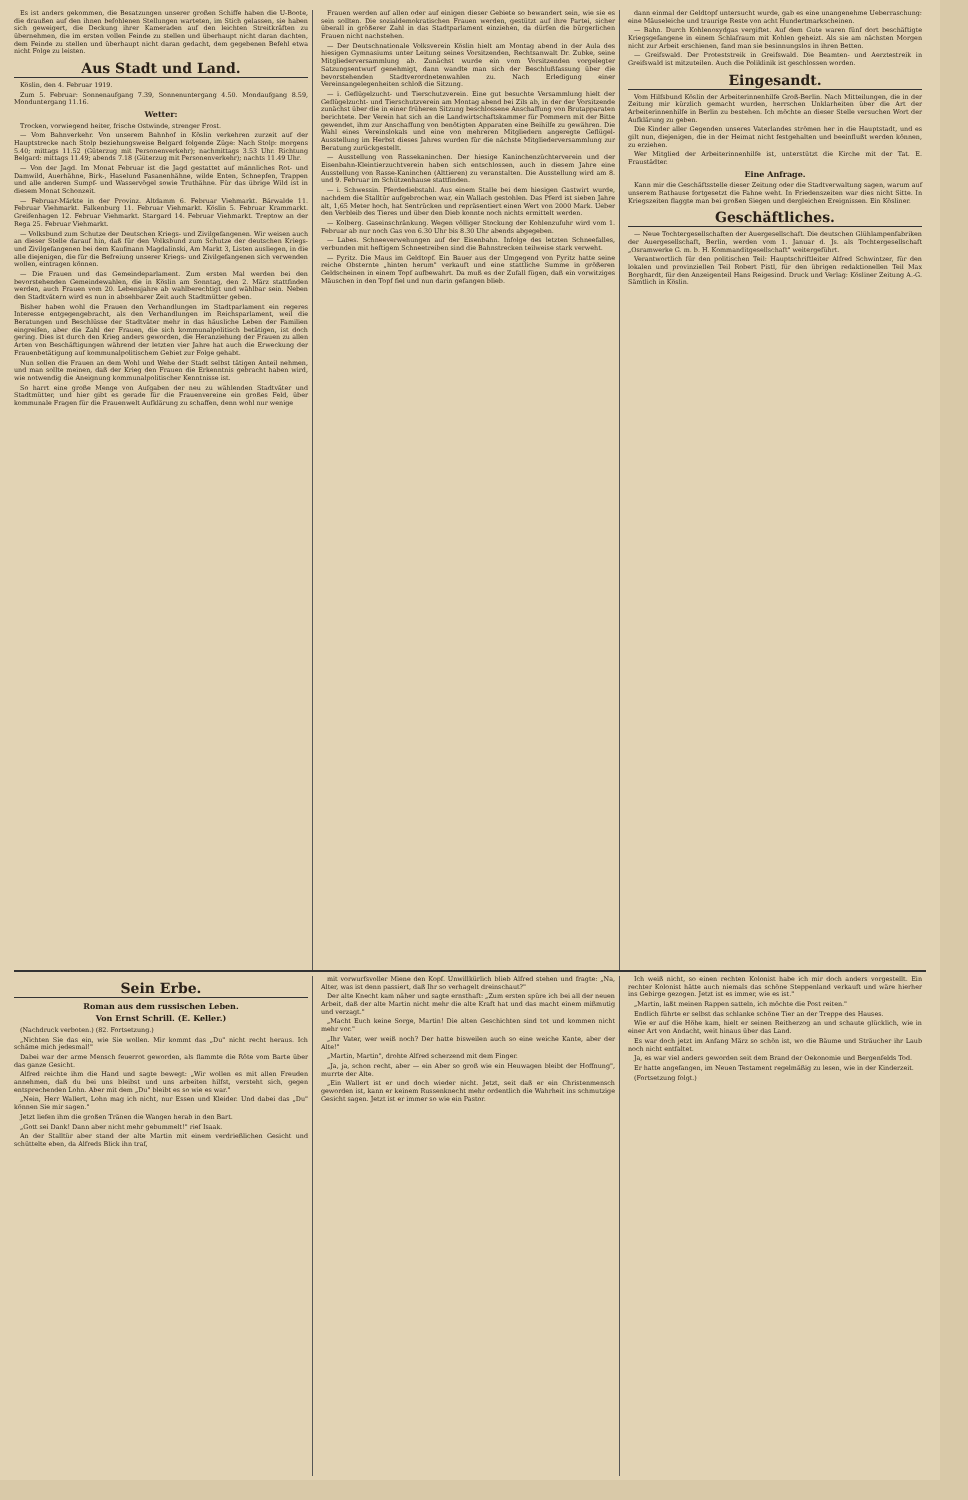Es ist anders gekommen, die Besatzungen unserer großen Schiffe haben die U-Boote, die draußen auf den ihnen befohlenen Stellungen warteten, im Stich gelassen, sie haben sich geweigert, die Deckung ihrer Kameraden auf den leichten Streitkräften zu übernehmen, die im ersten vollen Feinde zu stellen und überhaupt nicht daran dachten, dem Feinde zu stellen und überhaupt nicht daran gedacht, dem gegebenen Befehl etwa nicht Folge zu leisten.
Aus Stadt und Land.
Köslin, den 4. Februar 1919.
Zum 5. Februar: Sonnenaufgang 7.39, Sonnenuntergang 4.50. Mondaufgang 8.59, Monduntergang 11.16.
Wetter:
Trocken, vorwiegend heiter, frische Ostwinde, strenger Frost.
— Vom Bahnverkehr. Von unserem Bahnhof in Köslin verkehren zurzeit auf der Hauptstrecke nach Stolp beziehungsweise Belgard folgende Züge: Nach Stolp: morgens 5.40; mittags 11.52 (Güterzug mit Personenverkehr); nachmittags 3.53 Uhr. Richtung Belgard: mittags 11.49; abends 7.18 (Güterzug mit Personenverkehr); nachts 11.49 Uhr.
— Von der Jagd. Im Monat Februar ist die Jagd gestattet auf männliches Rot- und Damwild, Auerhähne, Birk-, Haselund Fasanenhähne, wilde Enten, Schnepfen, Trappen und alle anderen Sumpf- und Wasservögel sowie Truthähne. Für das übrige Wild ist in diesem Monat Schonzeit.
— Februar-Märkte in der Provinz. Altdamm 6. Februar Viehmarkt. Bärwalde 11. Februar Viehmarkt. Falkenburg 11. Februar Viehmarkt. Köslin 5. Februar Kram­markt. Greifenhagen 12. Februar Viehmarkt. Stargard 14. Februar Viehmarkt. Treptow an der Rega 25. Februar Viehmarkt.
— Volksbund zum Schutze der Deutschen Kriegs- und Zivilgefangenen. Wir weisen auch an dieser Stelle darauf hin, daß für den Volksbund zum Schutze der deutschen Kriegs- und Zivilgefangenen bei dem Kaufmann Magdalinski, Am Markt 3, Listen ausliegen, in die alle diejenigen, die für die Befreiung unserer Kriegs- und Zivilgefangenen sich verwenden wollen, eintragen können.
— Die Frauen und das Gemeindeparlament. Zum ersten Mal werden bei den bevorstehenden Gemeindewahlen, die in Köslin am Sonntag, den 2. März stattfinden werden, auch Frauen vom 20. Lebensjahre ab wahlberechtigt und wählbar sein. Neben den Stadtvätern wird es nun in absehbarer Zeit auch Stadtmütter geben.
Bisher haben wohl die Frauen den Verhandlungen im Stadtparlament ein regeres Interesse entgegengebracht, als den Verhandlungen im Reichsparlament, weil die Beratungen und Beschlüsse der Stadtväter mehr in das häusliche Leben der Familien eingreifen, aber die Zahl der Frauen, die sich kommunalpolitisch betätigen, ist doch gering. Dies ist durch den Krieg anders geworden, die Heranziehung der Frauen zu allen Arten von Beschäftigungen während der letzten vier Jahre hat auch die Erweckung der Frauenbetätigung auf kommunalpolitischem Gebiet zur Folge gehabt.
Nun sollen die Frauen an dem Wohl und Wehe der Stadt selbst tätigen Anteil nehmen, und man sollte meinen, daß der Krieg den Frauen die Erkenntnis gebracht haben wird, wie notwendig die Aneignung kommunalpolitischer Kenntnisse ist.
So harrt eine große Menge von Aufgaben der neu zu wählenden Stadtväter und Stadtmütter, und hier gibt es gerade für die Frauenvereine ein großes Feld, über kommunale Fragen für die Frauenwelt Aufklärung zu schaffen, denn wohl nur wenige
Frauen werden auf allen oder auf einigen dieser Gebiete so bewandert sein, wie sie es sein sollten. Die sozialdemokratischen Frauen werden, gestützt auf ihre Partei, sicher überall in größerer Zahl in das Stadtparlament einziehen, da dürfen die bürgerlichen Frauen nicht nachstehen.
— Der Deutschnationale Volksverein Köslin hielt am Montag abend in der Aula des hiesigen Gymnasiums unter Leitung seines Vorsitzenden, Rechtsanwalt Dr. Zubke, seine Mitgliederversammlung ab. Zunächst wurde ein vom Vorsitzenden vorgelegter Satzungsentwurf genehmigt, dann wandte man sich der Beschlußfassung über die bevorstehenden Stadtverordnetenwahlen zu. Nach Erledigung einer Vereinsangelegenheiten schloß die Sitzung.
— i. Geflügelzucht- und Tierschutzverein. Eine gut besuchte Versammlung hielt der Geflügelzucht- und Tierschutzverein am Montag abend bei Zils ab, in der der Vorsitzende zunächst über die in einer früheren Sitzung beschlossene Anschaffung von Brutapparaten berichtete. Der Verein hat sich an die Landwirtschaftskammer für Pommern mit der Bitte gewendet, ihm zur Anschaffung von benötigten Apparaten eine Beihilfe zu gewähren. Die Wahl eines Vereinslokals und eine von mehreren Mitgliedern angeregte Geflügel-Ausstellung im Herbst dieses Jahres wurden für die nächste Mitgliederversammlung zur Beratung zurückgestellt.
— Ausstellung von Rassekaninchen. Der hiesige Kaninchenzüchterverein und der Eisenbahn-Kleintierzuchtverein haben sich entschlossen, auch in diesem Jahre eine Ausstellung von Rasse-Kaninchen (Alttieren) zu veranstalten. Die Ausstellung wird am 8. und 9. Februar im Schützenhause stattfinden.
— i. Schwessin. Pferdediebstahl. Aus einem Stalle bei dem hiesigen Gastwirt wurde, nachdem die Stalltür aufgebrochen war, ein Wallach gestohlen. Das Pferd ist sieben Jahre alt, 1,65 Meter hoch, hat Sentrücken und repräsentiert einen Wert von 2000 Mark. Ueber den Verbleib des Tieres und über den Dieb konnte noch nichts ermittelt werden.
— Kolberg. Gaseinschränkung. Wegen völliger Stockung der Kohlenzufuhr wird vom 1. Februar ab nur noch Gas von 6.30 Uhr bis 8.30 Uhr abends abgegeben.
— Labes. Schneeverwehungen auf der Eisenbahn. Infolge des letzten Schneefalles, verbunden mit heftigem Schneetreiben sind die Bahnstrecken teilweise stark verweht.
— Pyritz. Die Maus im Geldtopf. Ein Bauer aus der Umgegend von Pyritz hatte seine reiche Obsternte „hinten herum" verkauft und eine stattliche Summe in größeren Geldscheinen in einem Topf aufbewahrt. Da muß es der Zufall fügen, daß ein vorwitziges Mäuschen in den Topf fiel und nun darin gefangen blieb.
dann einmal der Geldtopf untersucht wurde, gab es eine unangenehme Ueberraschung: eine Mäuseleiche und traurige Reste von acht Hundertmarkscheinen.
— Bahn. Durch Kohlenoxydgas vergiftet. Auf dem Gute waren fünf dort beschäftigte Kriegsgefangene in einem Schlafraum mit Kohlen geheizt. Als sie am nächsten Morgen nicht zur Arbeit erschienen, fand man sie besinnungslos in ihren Betten.
— Greifswald. Der Proteststreik in Greifswald. Die Beamten- und Aerztestreik in Greifswald ist mitzuteilen. Auch die Poliklinik ist geschlossen worden.
Eingesandt.
Vom Hilfsbund Köslin der Arbeiterinnenhilfe Groß-Berlin. Nach Mitteilungen, die in der Zeitung mir kürzlich gemacht wurden, herrschen Unklarheiten über die Art der Arbeiterinnenhilfe in Berlin zu bestehen. Ich möchte an dieser Stelle versuchen Wort der Aufklärung zu geben.
Die Kinder aller Gegenden unseres Vaterlandes strömen her in die Hauptstadt, und es gilt nun, diejenigen, die in der Heimat nicht festgehalten und beeinflußt werden können, zu erziehen.
Wer Mitglied der Arbeiterinnenhilfe ist, unterstützt die Kirche mit der Tat. E. Fraustädter.
Eine Anfrage.
Kann mir die Geschäftsstelle dieser Zeitung oder die Stadtverwaltung sagen, warum auf unserem Rathause fortgesetzt die Fahne weht. In Friedenszeiten war dies nicht Sitte. In Kriegszeiten flaggte man bei großen Siegen und dergleichen Ereignissen. Ein Kösliner.
Geschäftliches.
— Neue Tochtergesellschaften der Auergesellschaft. Die deutschen Glühlampenfabriken der Auergesellschaft, Berlin, werden vom 1. Januar d. Js. als Tochtergesellschaft „Osramwerke G. m. b. H. Kommanditgesellschaft" weitergeführt.
Verantwortlich für den politischen Teil: Hauptschriftleiter Alfred Schwintzer, für den lokalen und provinziellen Teil Robert Pistl, für den übrigen redaktionellen Teil Max Borghardt, für den Anzeigenteil Hans Reigesind. Druck und Verlag: Kösliner Zeitung A.-G. Sämtlich in Köslin.
Sein Erbe.
Roman aus dem russischen Leben.
Von Ernst Schrill. (E. Keller.)
(Nachdruck verboten.) (82. Fortsetzung.)
„Nichten Sie das ein, wie Sie wollen. Mir kommt das „Du" nicht recht heraus. Ich schäme mich jedesmal!"
Dabei war der arme Mensch feuerrot geworden, als flammte die Röte vom Barte über das ganze Gesicht.
Alfred reichte ihm die Hand und sagte bewegt: „Wir wollen es mit allen Freuden annehmen, daß du bei uns bleibst und uns arbeiten hilfst, versteht sich, gegen entsprechenden Lohn. Aber mit dem „Du" bleibt es so wie es war."
„Nein, Herr Wallert, Lohn mag ich nicht, nur Essen und Kleider. Und dabei das „Du" können Sie mir sagen."
Jetzt liefen ihm die großen Tränen die Wangen herab in den Bart.
„Gott sei Dank! Dann aber nicht mehr gebummelt!" rief Isaak.
An der Stalltür aber stand der alte Martin mit einem verdrießlichen Gesicht und schüttelte eben, da Alfreds Blick ihn traf,
mit vorwurfsvoller Miene den Kopf. Unwillkürlich blieb Alfred stehen und fragte: „Na, Alter, was ist denn passiert, daß Ihr so verhagelt dreinschaut?"
Der alte Knecht kam näher und sagte ernsthaft: „Zum ersten spüre ich bei all der neuen Arbeit, daß der alte Martin nicht mehr die alte Kraft hat und das macht einem mißmutig und verzagt."
„Macht Euch keine Sorge, Martin! Die alten Geschichten sind tot und kommen nicht mehr vor."
„Ihr Vater, wer weiß noch? Der hatte bisweilen auch so eine weiche Kante, aber der Alte!"
„Martin, Martin", drohte Alfred scherzend mit dem Finger.
„Ja, ja, schon recht, aber — ein Aber so groß wie ein Heuwagen bleibt der Hoffnung", murrte der Alte.
„Ein Wallert ist er und doch wieder nicht. Jetzt, seit daß er ein Christenmensch geworden ist, kann er keinem Russenknecht mehr ordentlich die Wahrheit ins schmutzige Gesicht sagen. Jetzt ist er immer so wie ein Pastor.
Ich weiß nicht, so einen rechten Kolonist habe ich mir doch anders vorgestellt. Ein rechter Kolonist hätte auch niemals das schöne Steppenland verkauft und wäre hierher ins Gebirge gezogen. Jetzt ist es immer, wie es ist."
„Martin, laßt meinen Rappen satteln, ich möchte die Post reiten."
Endlich führte er selbst das schlanke schöne Tier an der Treppe des Hauses.
Wie er auf die Höhe kam, hielt er seinen Reitherzog an und schaute glücklich, wie in einer Art von Andacht, weit hinaus über das Land.
Es war doch jetzt im Anfang März so schön ist, wo die Bäume und Sträucher ihr Laub noch nicht entfaltet.
Ja, es war viel anders geworden seit dem Brand der Oekonomie und Bergenfelds Tod.
Er hatte angefangen, im Neuen Testament regelmäßig zu lesen, wie in der Kinderzeit.
(Fortsetzung folgt.)